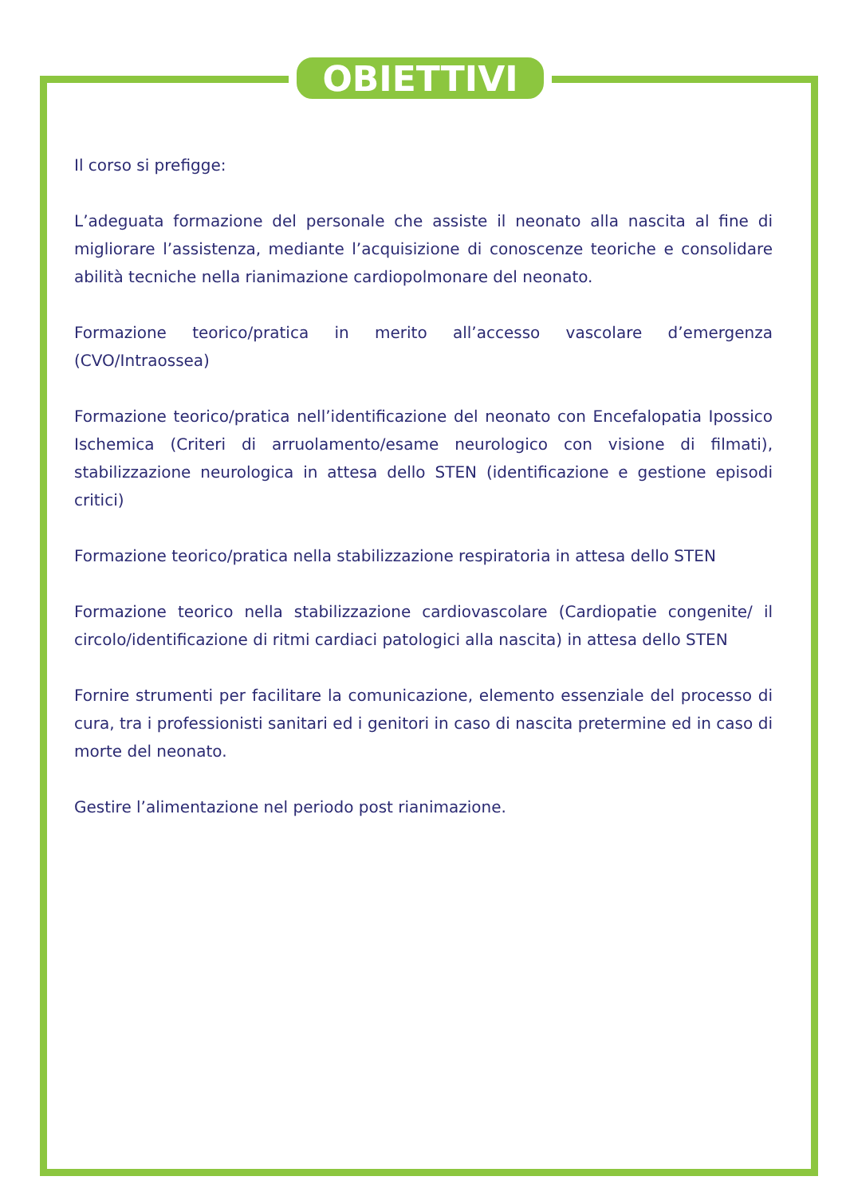OBIETTIVI
Il corso si prefigge:
L’adeguata formazione del personale che assiste il neonato alla nascita al fine di migliorare l’assistenza, mediante l’acquisizione di conoscenze teoriche e consolidare abilità tecniche nella rianimazione cardiopolmonare del neonato.
Formazione teorico/pratica in merito all’accesso vascolare d’emergenza (CVO/Intraossea)
Formazione teorico/pratica nell’identificazione del neonato con Encefalopatia Ipossico Ischemica (Criteri di arruolamento/esame neurologico con visione di filmati), stabilizzazione neurologica in attesa dello STEN (identificazione e gestione episodi critici)
Formazione teorico/pratica nella stabilizzazione respiratoria in attesa dello STEN
Formazione teorico nella stabilizzazione cardiovascolare (Cardiopatie congenite/ il circolo/identificazione di ritmi cardiaci patologici alla nascita) in attesa dello STEN
Fornire strumenti per facilitare la comunicazione, elemento essenziale del processo di cura, tra i professionisti sanitari ed i genitori in caso di nascita pretermine ed in caso di morte del neonato.
Gestire l’alimentazione nel periodo post rianimazione.